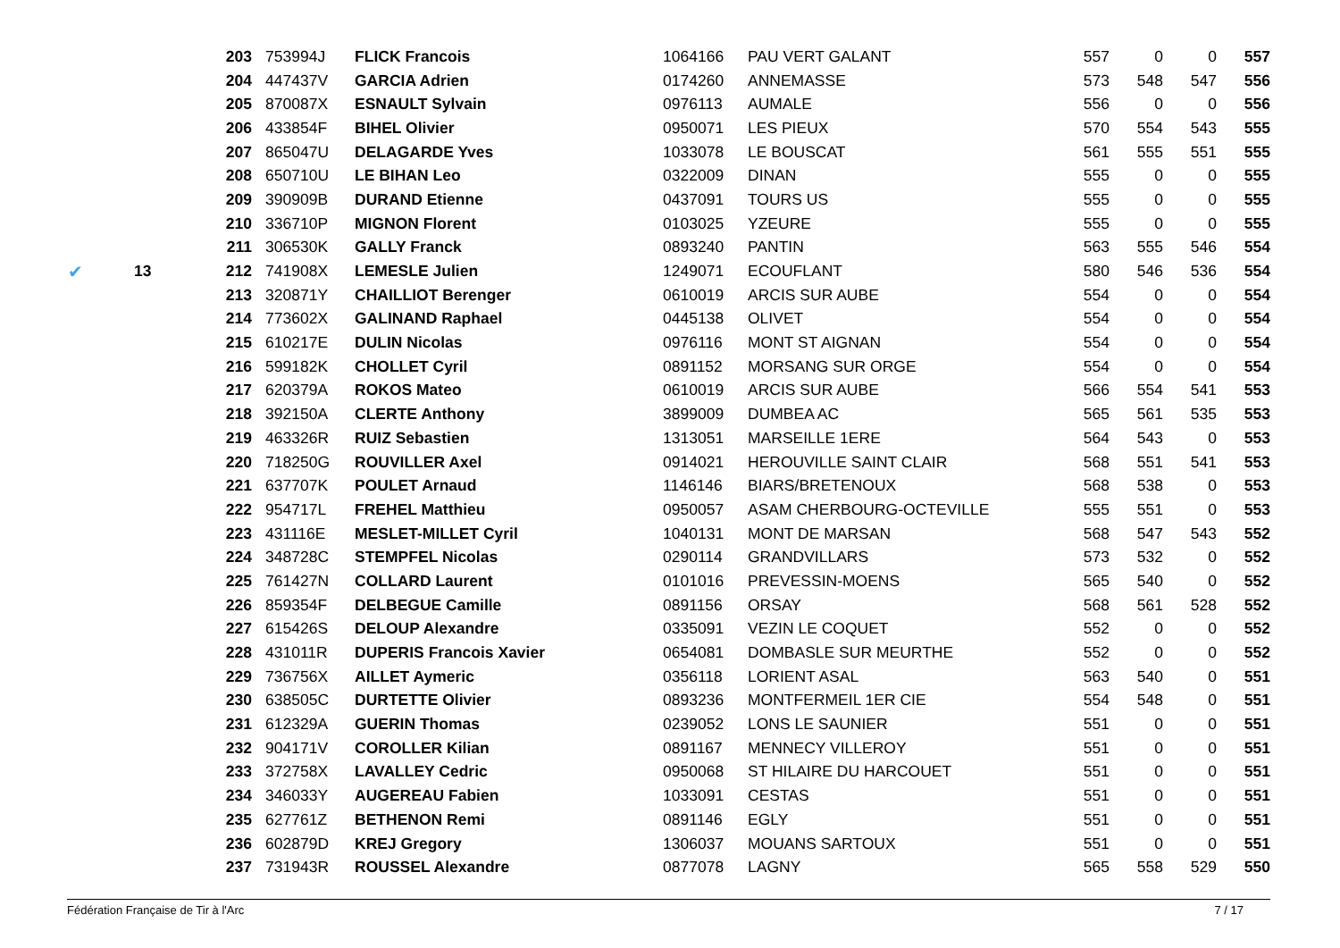| | | 203 | 753994J | FLICK Francois | 1064166 | PAU VERT GALANT | 557 | 0 | 0 | 557 |
| | | 204 | 447437V | GARCIA Adrien | 0174260 | ANNEMASSE | 573 | 548 | 547 | 556 |
| | | 205 | 870087X | ESNAULT Sylvain | 0976113 | AUMALE | 556 | 0 | 0 | 556 |
| | | 206 | 433854F | BIHEL Olivier | 0950071 | LES PIEUX | 570 | 554 | 543 | 555 |
| | | 207 | 865047U | DELAGARDE Yves | 1033078 | LE BOUSCAT | 561 | 555 | 551 | 555 |
| | | 208 | 650710U | LE BIHAN Leo | 0322009 | DINAN | 555 | 0 | 0 | 555 |
| | | 209 | 390909B | DURAND Etienne | 0437091 | TOURS US | 555 | 0 | 0 | 555 |
| | | 210 | 336710P | MIGNON Florent | 0103025 | YZEURE | 555 | 0 | 0 | 555 |
| | | 211 | 306530K | GALLY Franck | 0893240 | PANTIN | 563 | 555 | 546 | 554 |
| ✔ | 13 | 212 | 741908X | LEMESLE Julien | 1249071 | ECOUFLANT | 580 | 546 | 536 | 554 |
| | | 213 | 320871Y | CHAILLIOT Berenger | 0610019 | ARCIS SUR AUBE | 554 | 0 | 0 | 554 |
| | | 214 | 773602X | GALINAND Raphael | 0445138 | OLIVET | 554 | 0 | 0 | 554 |
| | | 215 | 610217E | DULIN Nicolas | 0976116 | MONT ST AIGNAN | 554 | 0 | 0 | 554 |
| | | 216 | 599182K | CHOLLET Cyril | 0891152 | MORSANG SUR ORGE | 554 | 0 | 0 | 554 |
| | | 217 | 620379A | ROKOS Mateo | 0610019 | ARCIS SUR AUBE | 566 | 554 | 541 | 553 |
| | | 218 | 392150A | CLERTE Anthony | 3899009 | DUMBEA AC | 565 | 561 | 535 | 553 |
| | | 219 | 463326R | RUIZ Sebastien | 1313051 | MARSEILLE 1ERE | 564 | 543 | 0 | 553 |
| | | 220 | 718250G | ROUVILLER Axel | 0914021 | HEROUVILLE SAINT CLAIR | 568 | 551 | 541 | 553 |
| | | 221 | 637707K | POULET Arnaud | 1146146 | BIARS/BRETENOUX | 568 | 538 | 0 | 553 |
| | | 222 | 954717L | FREHEL Matthieu | 0950057 | ASAM CHERBOURG-OCTEVILLE | 555 | 551 | 0 | 553 |
| | | 223 | 431116E | MESLET-MILLET Cyril | 1040131 | MONT DE MARSAN | 568 | 547 | 543 | 552 |
| | | 224 | 348728C | STEMPFEL Nicolas | 0290114 | GRANDVILLARS | 573 | 532 | 0 | 552 |
| | | 225 | 761427N | COLLARD Laurent | 0101016 | PREVESSIN-MOENS | 565 | 540 | 0 | 552 |
| | | 226 | 859354F | DELBEGUE Camille | 0891156 | ORSAY | 568 | 561 | 528 | 552 |
| | | 227 | 615426S | DELOUP Alexandre | 0335091 | VEZIN LE COQUET | 552 | 0 | 0 | 552 |
| | | 228 | 431011R | DUPERIS Francois Xavier | 0654081 | DOMBASLE SUR MEURTHE | 552 | 0 | 0 | 552 |
| | | 229 | 736756X | AILLET Aymeric | 0356118 | LORIENT ASAL | 563 | 540 | 0 | 551 |
| | | 230 | 638505C | DURTETTE Olivier | 0893236 | MONTFERMEIL 1ER CIE | 554 | 548 | 0 | 551 |
| | | 231 | 612329A | GUERIN Thomas | 0239052 | LONS LE SAUNIER | 551 | 0 | 0 | 551 |
| | | 232 | 904171V | COROLLER Kilian | 0891167 | MENNECY VILLEROY | 551 | 0 | 0 | 551 |
| | | 233 | 372758X | LAVALLEY Cedric | 0950068 | ST HILAIRE DU HARCOUET | 551 | 0 | 0 | 551 |
| | | 234 | 346033Y | AUGEREAU Fabien | 1033091 | CESTAS | 551 | 0 | 0 | 551 |
| | | 235 | 627761Z | BETHENON Remi | 0891146 | EGLY | 551 | 0 | 0 | 551 |
| | | 236 | 602879D | KREJ Gregory | 1306037 | MOUANS SARTOUX | 551 | 0 | 0 | 551 |
| | | 237 | 731943R | ROUSSEL Alexandre | 0877078 | LAGNY | 565 | 558 | 529 | 550 |
Fédération Française de Tir à l'Arc 7 / 17